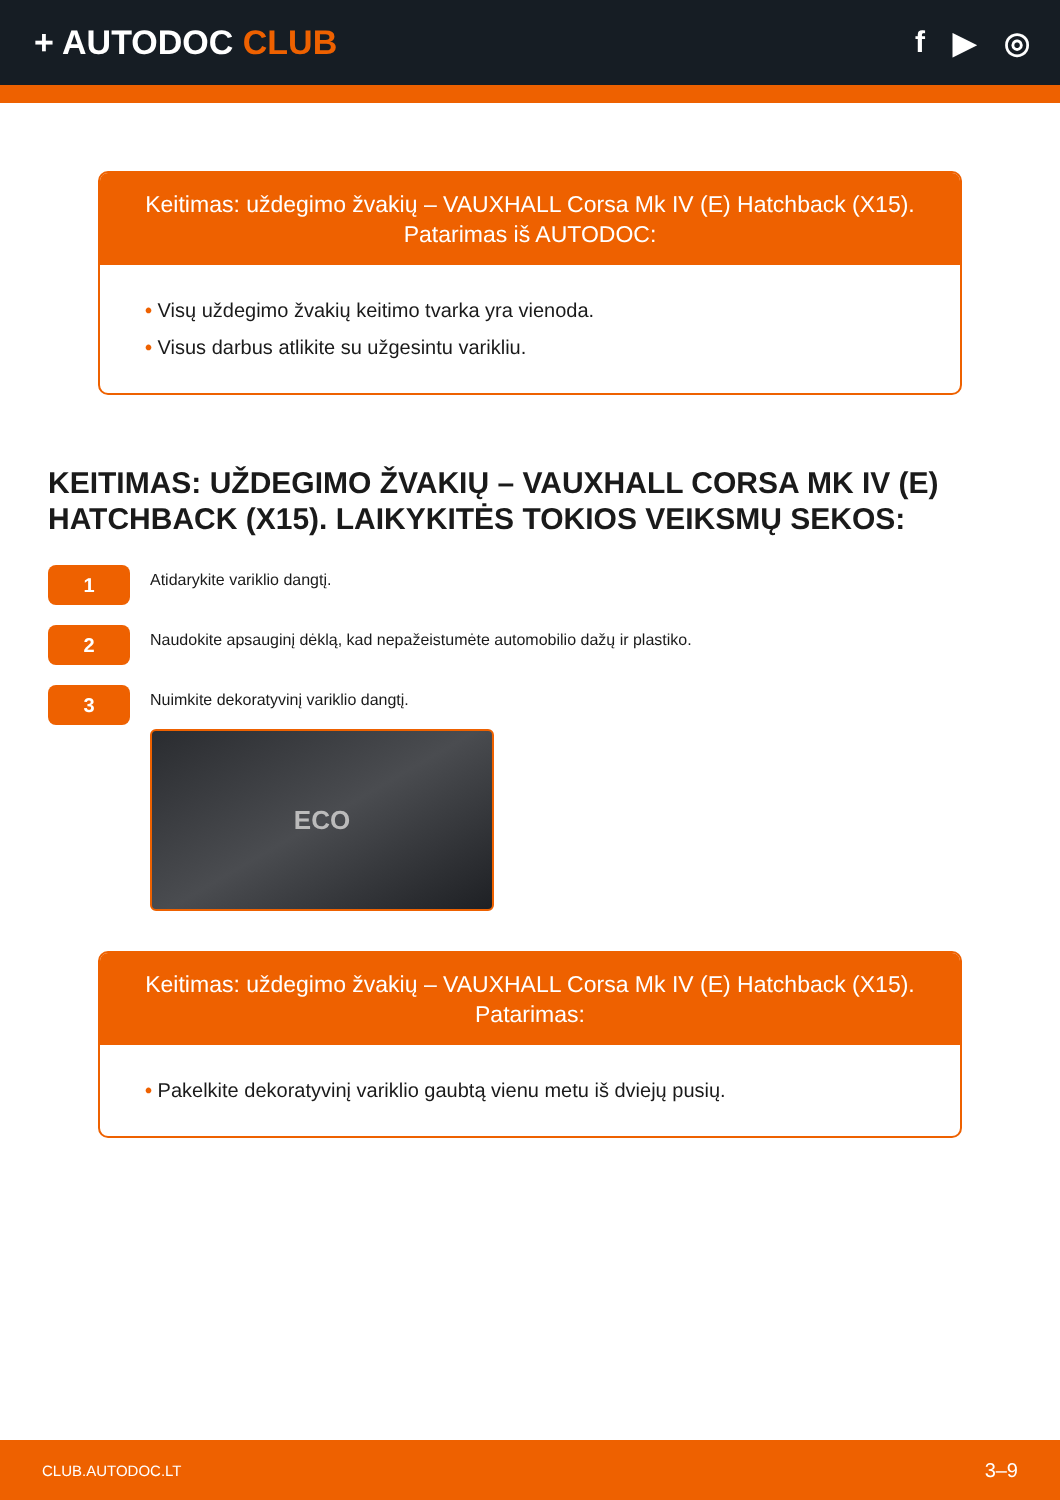+ AUTODOC CLUB f ▶ ◎
Keitimas: uždegimo žvakių – VAUXHALL Corsa Mk IV (E) Hatchback (X15).
Patarimas iš AUTODOC:
• Visų uždegimo žvakių keitimo tvarka yra vienoda.
• Visus darbus atlikite su užgesintu varikliu.
KEITIMAS: UŽDEGIMO ŽVAKIŲ – VAUXHALL CORSA MK IV (E) HATCHBACK (X15). LAIKYKITĖS TOKIOS VEIKSMŲ SEKOS:
1
Atidarykite variklio dangtį.
2
Naudokite apsauginį dėklą, kad nepažeistumėte automobilio dažų ir plastiko.
3
Nuimkite dekoratyvinį variklio dangtį.
ECO
Keitimas: uždegimo žvakių – VAUXHALL Corsa Mk IV (E) Hatchback (X15).
Patarimas:
• Pakelkite dekoratyvinį variklio gaubtą vienu metu iš dviejų pusių.
CLUB.AUTODOC.LT 3–9